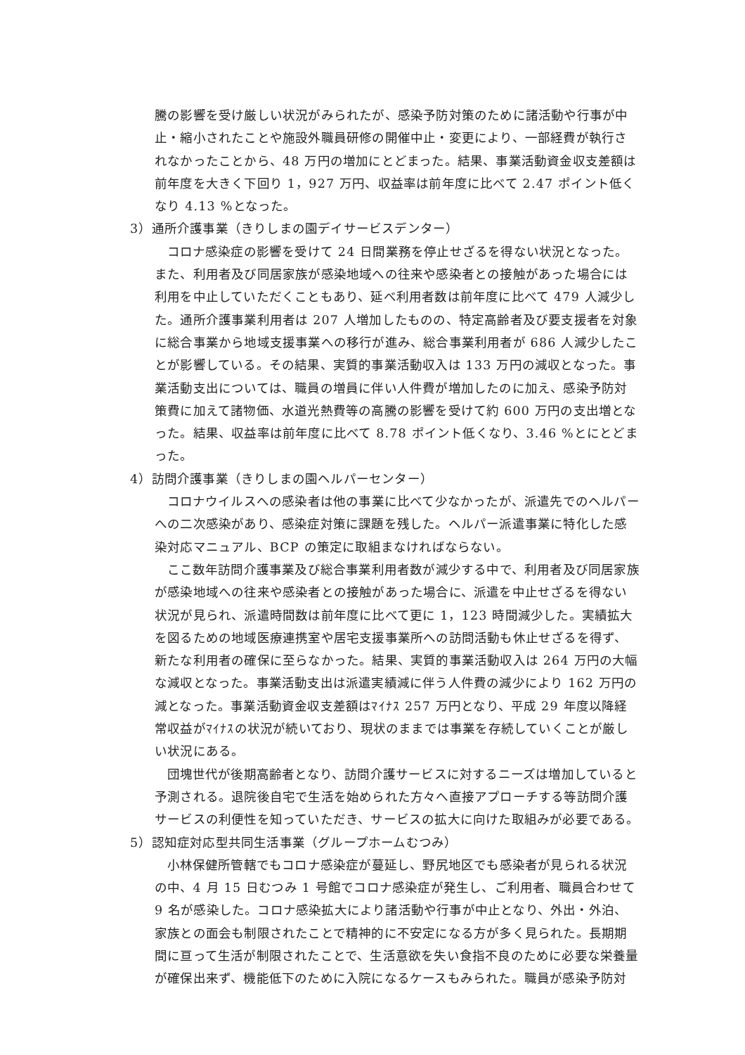騰の影響を受け厳しい状況がみられたが、感染予防対策のために諸活動や行事が中止・縮小されたことや施設外職員研修の開催中止・変更により、一部経費が執行されなかったことから、48 万円の増加にとどまった。結果、事業活動資金収支差額は前年度を大きく下回り 1，927 万円、収益率は前年度に比べて 2.47 ポイント低くなり 4.13 %となった。
3）通所介護事業（きりしまの園デイサービスデンター）
コロナ感染症の影響を受けて 24 日間業務を停止せざるを得ない状況となった。また、利用者及び同居家族が感染地域への往来や感染者との接触があった場合には利用を中止していただくこともあり、延べ利用者数は前年度に比べて 479 人減少した。通所介護事業利用者は 207 人増加したものの、特定高齢者及び要支援者を対象に総合事業から地域支援事業への移行が進み、総合事業利用者が 686 人減少したことが影響している。その結果、実質的事業活動収入は 133 万円の減収となった。事業活動支出については、職員の増員に伴い人件費が増加したのに加え、感染予防対策費に加えて諸物価、水道光熱費等の高騰の影響を受けて約 600 万円の支出増となった。結果、収益率は前年度に比べて 8.78 ポイント低くなり、3.46 %とにとどまった。
4）訪問介護事業（きりしまの園ヘルパーセンター）
コロナウイルスへの感染者は他の事業に比べて少なかったが、派遣先でのヘルパーへの二次感染があり、感染症対策に課題を残した。ヘルパー派遣事業に特化した感染対応マニュアル、BCP の策定に取組まなければならない。
ここ数年訪問介護事業及び総合事業利用者数が減少する中で、利用者及び同居家族が感染地域への往来や感染者との接触があった場合に、派遣を中止せざるを得ない状況が見られ、派遣時間数は前年度に比べて更に 1，123 時間減少した。実績拡大を図るための地域医療連携室や居宅支援事業所への訪問活動も休止せざるを得ず、新たな利用者の確保に至らなかった。結果、実質的事業活動収入は 264 万円の大幅な減収となった。事業活動支出は派遣実績減に伴う人件費の減少により 162 万円の減となった。事業活動資金収支差額はﾏｲﾅｽ 257 万円となり、平成 29 年度以降経常収益がﾏｲﾅｽの状況が続いており、現状のままでは事業を存続していくことが厳しい状況にある。
団塊世代が後期高齢者となり、訪問介護サービスに対するニーズは増加していると予測される。退院後自宅で生活を始められた方々へ直接アプローチする等訪問介護サービスの利便性を知っていただき、サービスの拡大に向けた取組みが必要である。
5）認知症対応型共同生活事業（グループホームむつみ）
小林保健所管轄でもコロナ感染症が蔓延し、野尻地区でも感染者が見られる状況の中、4 月 15 日むつみ 1 号館でコロナ感染症が発生し、ご利用者、職員合わせて 9 名が感染した。コロナ感染拡大により諸活動や行事が中止となり、外出・外泊、家族との面会も制限されたことで精神的に不安定になる方が多く見られた。長期期間に亘って生活が制限されたことで、生活意欲を失い食指不良のために必要な栄養量が確保出来ず、機能低下のために入院になるケースもみられた。職員が感染予防対